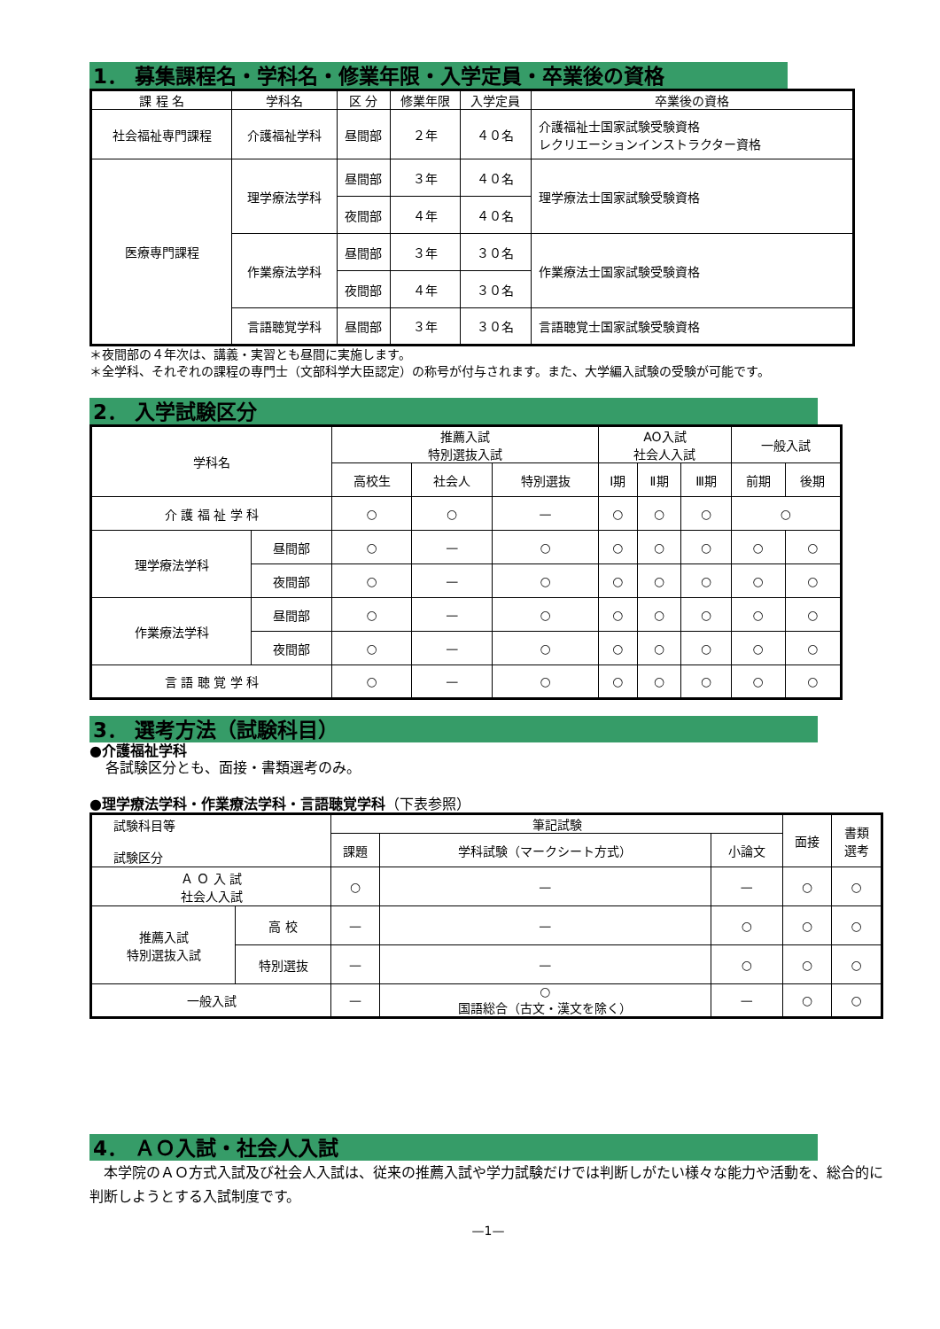1． 募集課程名・学科名・修業年限・入学定員・卒業後の資格
| 課 程 名 | 学科名 | 区 分 | 修業年限 | 入学定員 | 卒業後の資格 |
| --- | --- | --- | --- | --- | --- |
| 社会福祉専門課程 | 介護福祉学科 | 昼間部 | ２年 | ４０名 | 介護福祉士国家試験受験資格 レクリエーションインストラクター資格 |
| 医療専門課程 | 理学療法学科 | 昼間部 | ３年 | ４０名 | 理学療法士国家試験受験資格 |
| | | 夜間部 | ４年 | ４０名 | |
| | 作業療法学科 | 昼間部 | ３年 | ３０名 | 作業療法士国家試験受験資格 |
| | | 夜間部 | ４年 | ３０名 | |
| | 言語聴覚学科 | 昼間部 | ３年 | ３０名 | 言語聴覚士国家試験受験資格 |
＊夜間部の４年次は、講義・実習とも昼間に実施します。
＊全学科、それぞれの課程の専門士（文部科学大臣認定）の称号が付与されます。また、大学編入試験の受験が可能です。
2． 入学試験区分
| 学科名 | | 推薦入試 特別選抜入試 | | | AO入試 社会人入試 | | | 一般入試 | |
| | | 高校生 | 社会人 | 特別選抜 | Ⅰ期 | Ⅱ期 | Ⅲ期 | 前期 | 後期 |
| 介 護 福 祉 学 科 | | ○ | ○ | — | ○ | ○ | ○ | ○ | |
| 理学療法学科 | 昼間部 | ○ | — | ○ | ○ | ○ | ○ | ○ | ○ |
| | 夜間部 | ○ | — | ○ | ○ | ○ | ○ | ○ | ○ |
| 作業療法学科 | 昼間部 | ○ | — | ○ | ○ | ○ | ○ | ○ | ○ |
| | 夜間部 | ○ | — | ○ | ○ | ○ | ○ | ○ | ○ |
| 言 語 聴 覚 学 科 | | ○ | — | ○ | ○ | ○ | ○ | ○ | ○ |
3． 選考方法（試験科目）
●介護福祉学科
各試験区分とも、面接・書類選考のみ。
●理学療法学科・作業療法学科・言語聴覚学科（下表参照）
| 試験科目等 試験区分 | | 筆記試験 | | | 面接 | 書類 選考 |
| | | 課題 | 学科試験（マークシート方式） | 小論文 | | |
| Ａ Ｏ 入 試 社会人入試 | | ○ | — | — | ○ | ○ |
| 推薦入試 特別選抜入試 | 高 校 | — | — | ○ | ○ | ○ |
| | 特別選抜 | — | — | ○ | ○ | ○ |
| 一般入試 | | — | ○ 国語総合（古文・漢文を除く） | — | ○ | ○ |
4． ＡＯ入試・社会人入試
　本学院のＡＯ方式入試及び社会人入試は、従来の推薦入試や学力試験だけでは判断しがたい様々な能力や活動を、総合的に判断しようとする入試制度です。
—1—